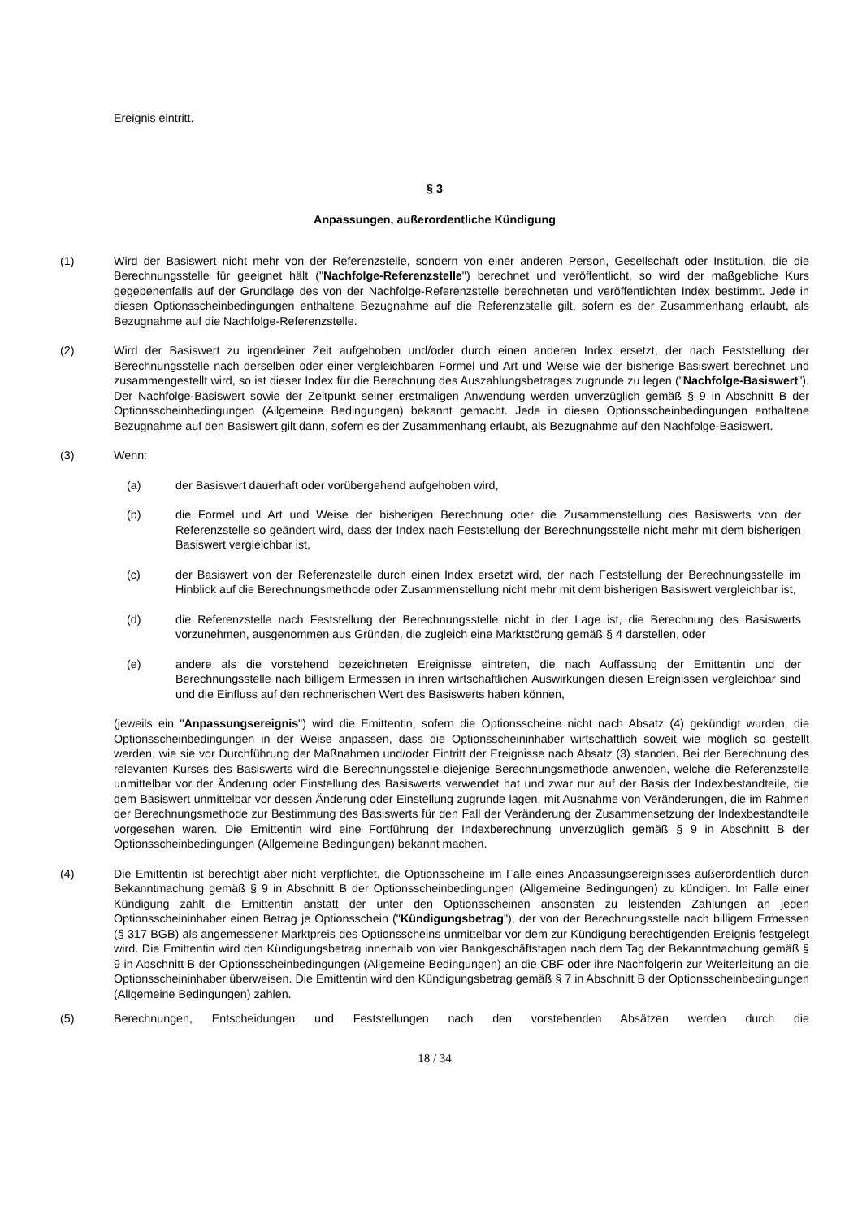Ereignis eintritt.
§ 3
Anpassungen, außerordentliche Kündigung
(1) Wird der Basiswert nicht mehr von der Referenzstelle, sondern von einer anderen Person, Gesellschaft oder Institution, die die Berechnungsstelle für geeignet hält ("Nachfolge-Referenzstelle") berechnet und veröffentlicht, so wird der maßgebliche Kurs gegebenenfalls auf der Grundlage des von der Nachfolge-Referenzstelle berechneten und veröffentlichten Index bestimmt. Jede in diesen Optionsscheinbedingungen enthaltene Bezugnahme auf die Referenzstelle gilt, sofern es der Zusammenhang erlaubt, als Bezugnahme auf die Nachfolge-Referenzstelle.
(2) Wird der Basiswert zu irgendeiner Zeit aufgehoben und/oder durch einen anderen Index ersetzt, der nach Feststellung der Berechnungsstelle nach derselben oder einer vergleichbaren Formel und Art und Weise wie der bisherige Basiswert berechnet und zusammengestellt wird, so ist dieser Index für die Berechnung des Auszahlungsbetrages zugrunde zu legen ("Nachfolge-Basiswert"). Der Nachfolge-Basiswert sowie der Zeitpunkt seiner erstmaligen Anwendung werden unverzüglich gemäß § 9 in Abschnitt B der Optionsscheinbedingungen (Allgemeine Bedingungen) bekannt gemacht. Jede in diesen Optionsscheinbedingungen enthaltene Bezugnahme auf den Basiswert gilt dann, sofern es der Zusammenhang erlaubt, als Bezugnahme auf den Nachfolge-Basiswert.
(3) Wenn:
(a) der Basiswert dauerhaft oder vorübergehend aufgehoben wird,
(b) die Formel und Art und Weise der bisherigen Berechnung oder die Zusammenstellung des Basiswerts von der Referenzstelle so geändert wird, dass der Index nach Feststellung der Berechnungsstelle nicht mehr mit dem bisherigen Basiswert vergleichbar ist,
(c) der Basiswert von der Referenzstelle durch einen Index ersetzt wird, der nach Feststellung der Berechnungsstelle im Hinblick auf die Berechnungsmethode oder Zusammenstellung nicht mehr mit dem bisherigen Basiswert vergleichbar ist,
(d) die Referenzstelle nach Feststellung der Berechnungsstelle nicht in der Lage ist, die Berechnung des Basiswerts vorzunehmen, ausgenommen aus Gründen, die zugleich eine Marktstörung gemäß § 4 darstellen, oder
(e) andere als die vorstehend bezeichneten Ereignisse eintreten, die nach Auffassung der Emittentin und der Berechnungsstelle nach billigem Ermessen in ihren wirtschaftlichen Auswirkungen diesen Ereignissen vergleichbar sind und die Einfluss auf den rechnerischen Wert des Basiswerts haben können,
(jeweils ein "Anpassungsereignis") wird die Emittentin, sofern die Optionsscheine nicht nach Absatz (4) gekündigt wurden, die Optionsscheinbedingungen in der Weise anpassen, dass die Optionsscheininhaber wirtschaftlich soweit wie möglich so gestellt werden, wie sie vor Durchführung der Maßnahmen und/oder Eintritt der Ereignisse nach Absatz (3) standen. Bei der Berechnung des relevanten Kurses des Basiswerts wird die Berechnungsstelle diejenige Berechnungsmethode anwenden, welche die Referenzstelle unmittelbar vor der Änderung oder Einstellung des Basiswerts verwendet hat und zwar nur auf der Basis der Indexbestandteile, die dem Basiswert unmittelbar vor dessen Änderung oder Einstellung zugrunde lagen, mit Ausnahme von Veränderungen, die im Rahmen der Berechnungsmethode zur Bestimmung des Basiswerts für den Fall der Veränderung der Zusammensetzung der Indexbestandteile vorgesehen waren. Die Emittentin wird eine Fortführung der Indexberechnung unverzüglich gemäß § 9 in Abschnitt B der Optionsscheinbedingungen (Allgemeine Bedingungen) bekannt machen.
(4) Die Emittentin ist berechtigt aber nicht verpflichtet, die Optionsscheine im Falle eines Anpassungsereignisses außerordentlich durch Bekanntmachung gemäß § 9 in Abschnitt B der Optionsscheinbedingungen (Allgemeine Bedingungen) zu kündigen. Im Falle einer Kündigung zahlt die Emittentin anstatt der unter den Optionsscheinen ansonsten zu leistenden Zahlungen an jeden Optionsscheininhaber einen Betrag je Optionsschein ("Kündigungsbetrag"), der von der Berechnungsstelle nach billigem Ermessen (§ 317 BGB) als angemessener Marktpreis des Optionsscheins unmittelbar vor dem zur Kündigung berechtigenden Ereignis festgelegt wird. Die Emittentin wird den Kündigungsbetrag innerhalb von vier Bankgeschäftstagen nach dem Tag der Bekanntmachung gemäß § 9 in Abschnitt B der Optionsscheinbedingungen (Allgemeine Bedingungen) an die CBF oder ihre Nachfolgerin zur Weiterleitung an die Optionsscheininhaber überweisen. Die Emittentin wird den Kündigungsbetrag gemäß § 7 in Abschnitt B der Optionsscheinbedingungen (Allgemeine Bedingungen) zahlen.
(5) Berechnungen, Entscheidungen und Feststellungen nach den vorstehenden Absätzen werden durch die
18 / 34